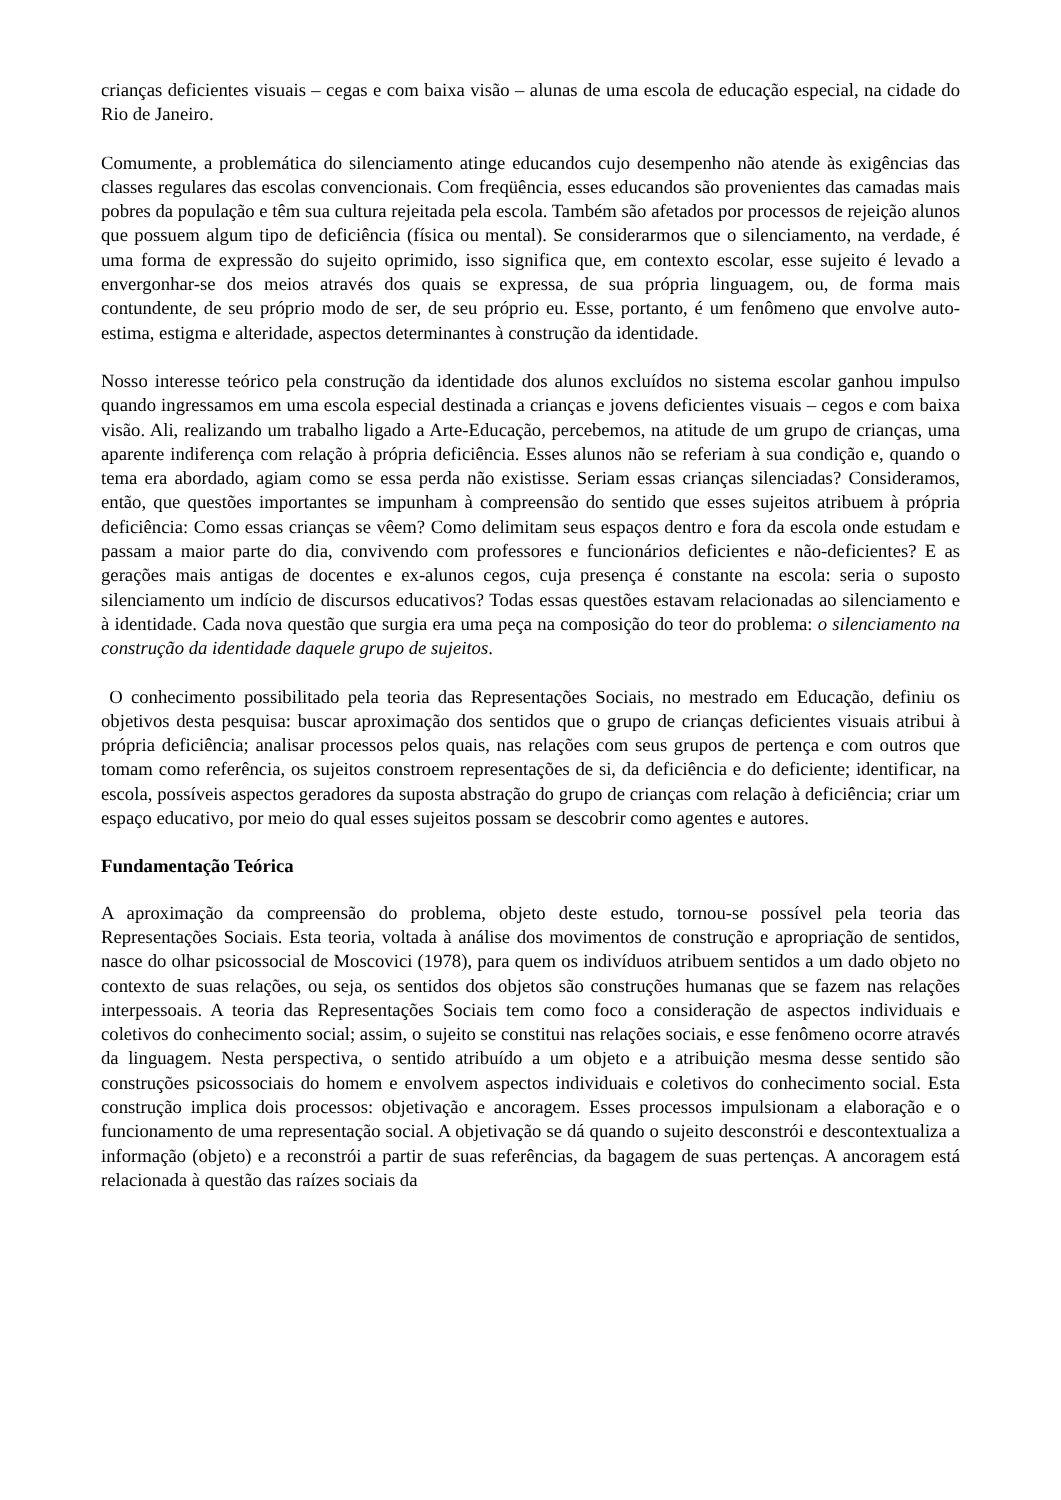crianças deficientes visuais – cegas e com baixa visão – alunas de uma escola de educação especial, na cidade do Rio de Janeiro.
Comumente, a problemática do silenciamento atinge educandos cujo desempenho não atende às exigências das classes regulares das escolas convencionais. Com freqüência, esses educandos são provenientes das camadas mais pobres da população e têm sua cultura rejeitada pela escola. Também são afetados por processos de rejeição alunos que possuem algum tipo de deficiência (física ou mental). Se considerarmos que o silenciamento, na verdade, é uma forma de expressão do sujeito oprimido, isso significa que, em contexto escolar, esse sujeito é levado a envergonhar-se dos meios através dos quais se expressa, de sua própria linguagem, ou, de forma mais contundente, de seu próprio modo de ser, de seu próprio eu. Esse, portanto, é um fenômeno que envolve auto-estima, estigma e alteridade, aspectos determinantes à construção da identidade.
Nosso interesse teórico pela construção da identidade dos alunos excluídos no sistema escolar ganhou impulso quando ingressamos em uma escola especial destinada a crianças e jovens deficientes visuais – cegos e com baixa visão. Ali, realizando um trabalho ligado a Arte-Educação, percebemos, na atitude de um grupo de crianças, uma aparente indiferença com relação à própria deficiência. Esses alunos não se referiam à sua condição e, quando o tema era abordado, agiam como se essa perda não existisse. Seriam essas crianças silenciadas? Consideramos, então, que questões importantes se impunham à compreensão do sentido que esses sujeitos atribuem à própria deficiência: Como essas crianças se vêem? Como delimitam seus espaços dentro e fora da escola onde estudam e passam a maior parte do dia, convivendo com professores e funcionários deficientes e não-deficientes? E as gerações mais antigas de docentes e ex-alunos cegos, cuja presença é constante na escola: seria o suposto silenciamento um indício de discursos educativos? Todas essas questões estavam relacionadas ao silenciamento e à identidade. Cada nova questão que surgia era uma peça na composição do teor do problema: o silenciamento na construção da identidade daquele grupo de sujeitos.
O conhecimento possibilitado pela teoria das Representações Sociais, no mestrado em Educação, definiu os objetivos desta pesquisa: buscar aproximação dos sentidos que o grupo de crianças deficientes visuais atribui à própria deficiência; analisar processos pelos quais, nas relações com seus grupos de pertença e com outros que tomam como referência, os sujeitos constroem representações de si, da deficiência e do deficiente; identificar, na escola, possíveis aspectos geradores da suposta abstração do grupo de crianças com relação à deficiência; criar um espaço educativo, por meio do qual esses sujeitos possam se descobrir como agentes e autores.
Fundamentação Teórica
A aproximação da compreensão do problema, objeto deste estudo, tornou-se possível pela teoria das Representações Sociais. Esta teoria, voltada à análise dos movimentos de construção e apropriação de sentidos, nasce do olhar psicossocial de Moscovici (1978), para quem os indivíduos atribuem sentidos a um dado objeto no contexto de suas relações, ou seja, os sentidos dos objetos são construções humanas que se fazem nas relações interpessoais. A teoria das Representações Sociais tem como foco a consideração de aspectos individuais e coletivos do conhecimento social; assim, o sujeito se constitui nas relações sociais, e esse fenômeno ocorre através da linguagem. Nesta perspectiva, o sentido atribuído a um objeto e a atribuição mesma desse sentido são construções psicossociais do homem e envolvem aspectos individuais e coletivos do conhecimento social. Esta construção implica dois processos: objetivação e ancoragem. Esses processos impulsionam a elaboração e o funcionamento de uma representação social. A objetivação se dá quando o sujeito desconstrói e descontextualiza a informação (objeto) e a reconstrói a partir de suas referências, da bagagem de suas pertenças. A ancoragem está relacionada à questão das raízes sociais da